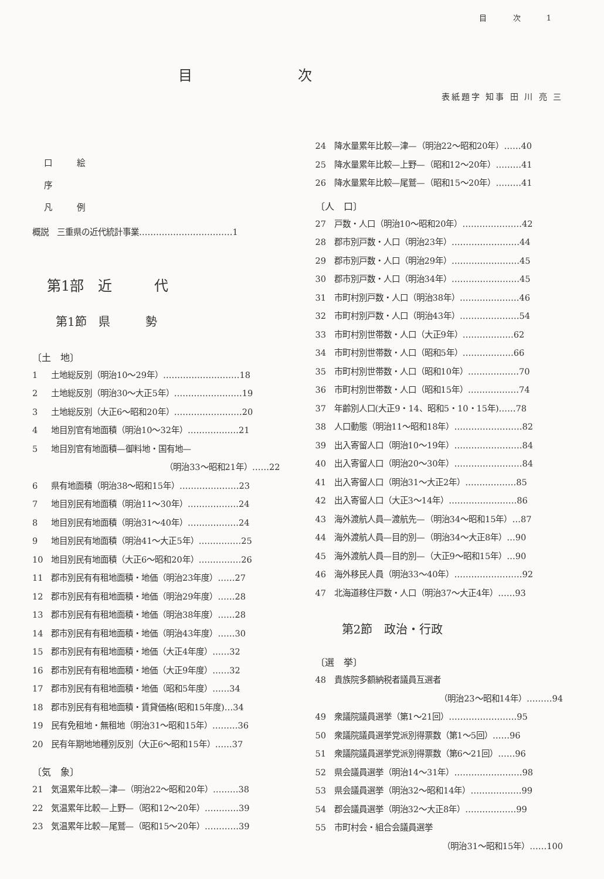目 次 1
目次
表紙題字 知事 田 川 亮 三
口　　　絵
序
凡　　　例
概説　三重県の近代統計事業……………………………1
第1部　近　　　代
第1節　県　　　勢
〔土　地〕
1 土地総反別（明治10～29年）………………………18
2 土地総反別（明治30～大正5年）……………………19
3 土地総反別（大正6～昭和20年）……………………20
4 地目別官有地面積（明治10～32年）………………21
5 地目別官有地面積—御料地・国有地—
（明治33～昭和21年）……22
6 県有地面積（明治38～昭和15年）…………………23
7 地目別民有地面積（明治11～30年）………………24
8 地目別民有地面積（明治31～40年）………………24
9 地目別民有地面積（明治41～大正5年）……………25
10 地目別民有地面積（大正6～昭和20年）……………26
11 郡市別民有有租地面積・地価（明治23年度）……27
12 郡市別民有有租地面積・地価（明治29年度）……28
13 郡市別民有有租地面積・地価（明治38年度）……28
14 郡市別民有有租地面積・地価（明治43年度）……30
15 郡市別民有有租地面積・地価（大正4年度）……32
16 郡市別民有有租地面積・地価（大正9年度）……32
17 郡市別民有有租地面積・地価（昭和5年度）……34
18 郡市別民有有租地面積・賃貸価格(昭和15年度)…34
19 民有免租地・無租地（明治31～昭和15年）………36
20 民有年期地地種別反別（大正6～昭和15年）……37
〔気　象〕
21 気温累年比較—津—（明治22～昭和20年）………38
22 気温累年比較—上野—（昭和12～20年）…………39
23 気温累年比較—尾鷲—（昭和15～20年）…………39
24 降水量累年比較—津—（明治22～昭和20年）……40
25 降水量累年比較—上野—（昭和12～20年）………41
26 降水量累年比較—尾鷲—（昭和15～20年）………41
〔人　口〕
27 戸数・人口（明治10～昭和20年）…………………42
28 郡市別戸数・人口（明治23年）……………………44
29 郡市別戸数・人口（明治29年）……………………45
30 郡市別戸数・人口（明治34年）……………………45
31 市町村別戸数・人口（明治38年）…………………46
32 市町村別戸数・人口（明治43年）…………………54
33 市町村別世帯数・人口（大正9年）………………62
34 市町村別世帯数・人口（昭和5年）………………66
35 市町村別世帯数・人口（昭和10年）………………70
36 市町村別世帯数・人口（昭和15年）………………74
37 年齢別人口(大正9・14、昭和5・10・15年)……78
38 人口動態（明治11～昭和18年）……………………82
39 出入寄留人口（明治10～19年）……………………84
40 出入寄留人口（明治20～30年）……………………84
41 出入寄留人口（明治31～大正2年）………………85
42 出入寄留人口（大正3～14年）……………………86
43 海外渡航人員—渡航先—（明治34～昭和15年）…87
44 海外渡航人員—目的別—（明治34～大正8年）…90
45 海外渡航人員—目的別—（大正9～昭和15年）…90
46 海外移民人員（明治33～40年）……………………92
47 北海道移住戸数・人口（明治37～大正4年）……93
第2節　政治・行政
〔選　挙〕
48 貴族院多額納税者議員互選者
（明治23～昭和14年）………94
49 衆議院議員選挙（第1～21回）……………………95
50 衆議院議員選挙党派別得票数（第1～5回）……96
51 衆議院議員選挙党派別得票数（第6～21回）……96
52 県会議員選挙（明治14～31年）……………………98
53 県会議員選挙（明治32～昭和14年）………………99
54 郡会議員選挙（明治32～大正8年）………………99
55 市町村会・組合会議員選挙
（明治31～昭和15年）……100